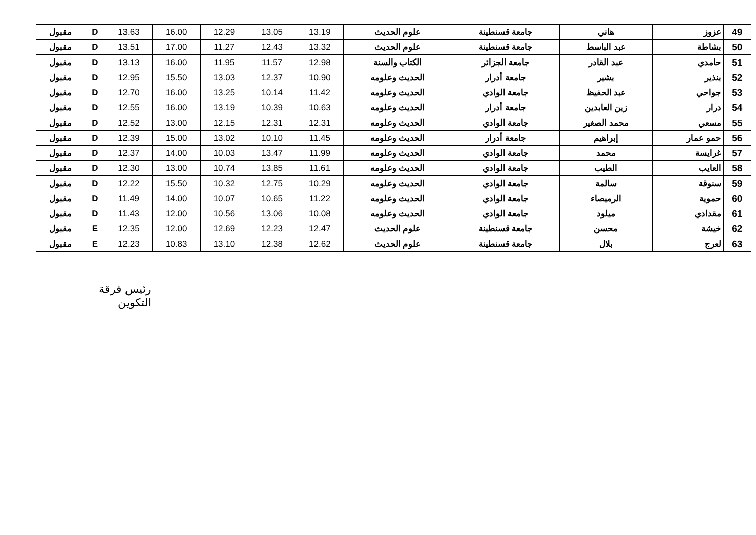| 49 | عزوز | هاني | جامعة قسنطينة | علوم الحديث | 13.19 | 13.05 | 12.29 | 16.00 | 13.63 | D | مقبول |
| 50 | بشاطة | عبد الباسط | جامعة قسنطينة | علوم الحديث | 13.32 | 12.43 | 11.27 | 17.00 | 13.51 | D | مقبول |
| 51 | حامدي | عبد القادر | جامعة الجزائر | الكتاب والسنة | 12.98 | 11.57 | 11.95 | 16.00 | 13.13 | D | مقبول |
| 52 | بنذير | بشير | جامعة أدرار | الحديث وعلومه | 10.90 | 12.37 | 13.03 | 15.50 | 12.95 | D | مقبول |
| 53 | جواحي | عبد الحفيظ | جامعة الوادي | الحديث وعلومه | 11.42 | 10.14 | 13.25 | 16.00 | 12.70 | D | مقبول |
| 54 | درار | زين العابدين | جامعة أدرار | الحديث وعلومه | 10.63 | 10.39 | 13.19 | 16.00 | 12.55 | D | مقبول |
| 55 | مسعي | محمد الصغير | جامعة الوادي | الحديث وعلومه | 12.31 | 12.31 | 12.15 | 13.00 | 12.52 | D | مقبول |
| 56 | حمو عمار | إبراهيم | جامعة أدرار | الحديث وعلومه | 11.45 | 10.10 | 13.02 | 15.00 | 12.39 | D | مقبول |
| 57 | غرايسة | محمد | جامعة الوادي | الحديث وعلومه | 11.99 | 13.47 | 10.03 | 14.00 | 12.37 | D | مقبول |
| 58 | العايب | الطيب | جامعة الوادي | الحديث وعلومه | 11.61 | 13.85 | 10.74 | 13.00 | 12.30 | D | مقبول |
| 59 | سنوقة | سالمة | جامعة الوادي | الحديث وعلومه | 10.29 | 12.75 | 10.32 | 15.50 | 12.22 | D | مقبول |
| 60 | حموية | الرميصاء | جامعة الوادي | الحديث وعلومه | 11.22 | 10.65 | 10.07 | 14.00 | 11.49 | D | مقبول |
| 61 | مقدادي | ميلود | جامعة الوادي | الحديث وعلومه | 10.08 | 13.06 | 10.56 | 12.00 | 11.43 | D | مقبول |
| 62 | خيشة | محسن | جامعة قسنطينة | علوم الحديث | 12.47 | 12.23 | 12.69 | 12.00 | 12.35 | E | مقبول |
| 63 | لعرج | بلال | جامعة قسنطينة | علوم الحديث | 12.62 | 12.38 | 13.10 | 10.83 | 12.23 | E | مقبول |
رئيس فرقة التكوين